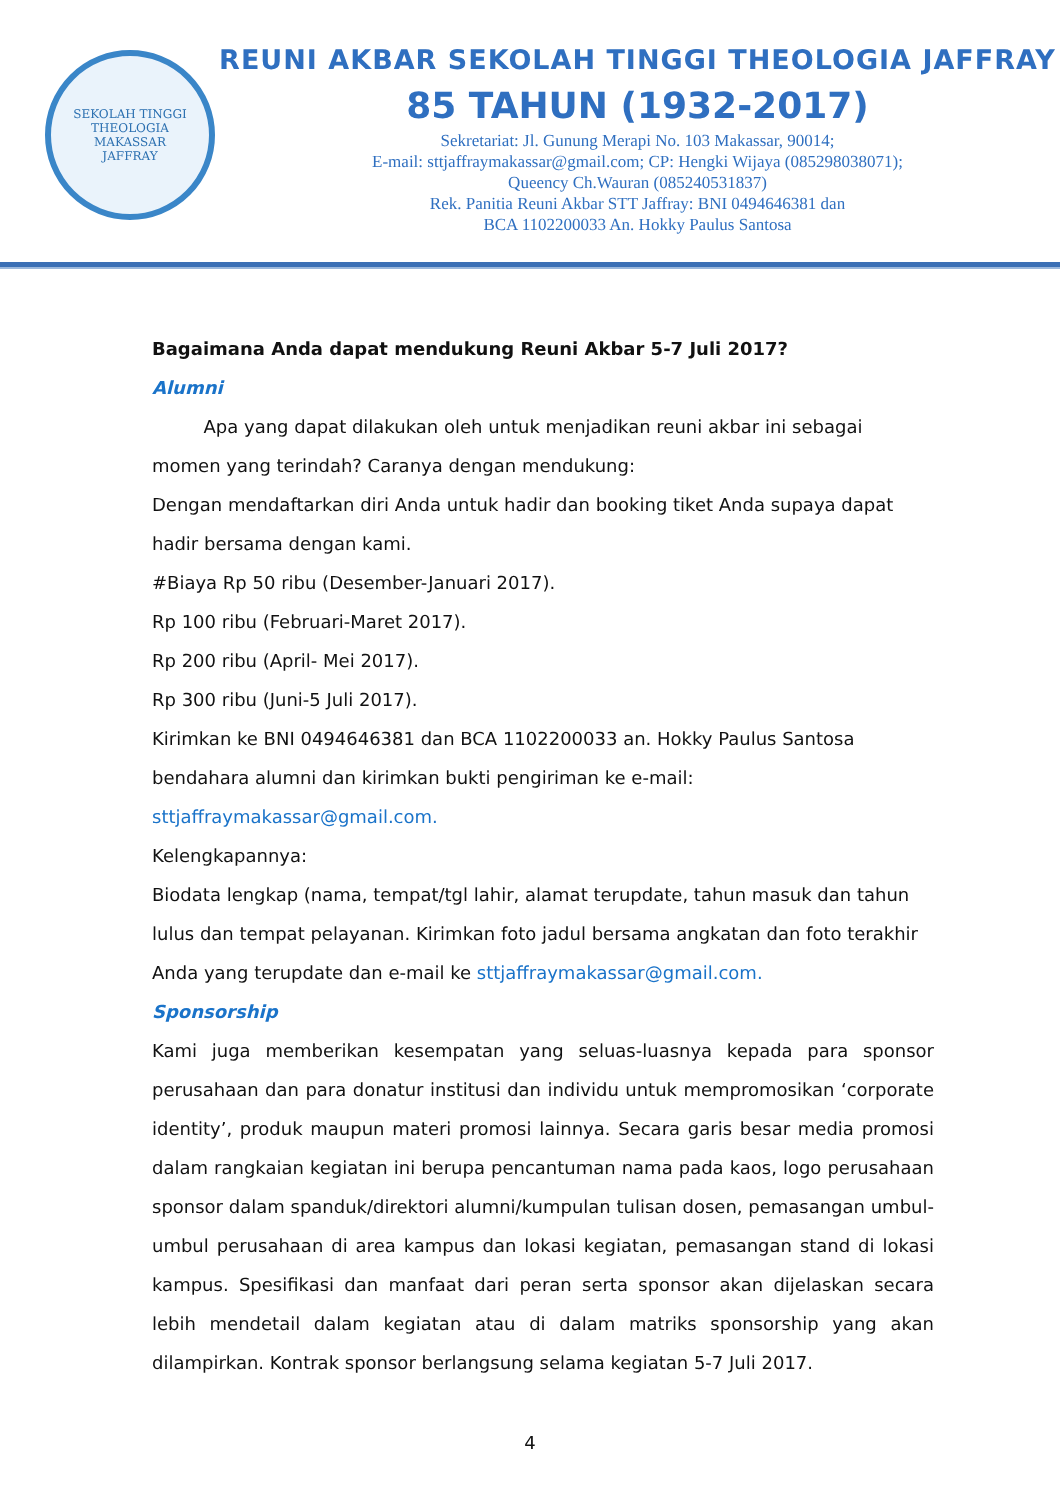SEKOLAH TINGGI THEOLOGIA
MAKASSAR
JAFFRAY
REUNI AKBAR SEKOLAH TINGGI THEOLOGIA JAFFRAY
85 TAHUN (1932-2017)
Sekretariat: Jl. Gunung Merapi No. 103 Makassar, 90014;
E-mail: sttjaffraymakassar@gmail.com; CP: Hengki Wijaya (085298038071);
Queency Ch.Wauran (085240531837)
Rek. Panitia Reuni Akbar STT Jaffray: BNI 0494646381 dan
BCA 1102200033 An. Hokky Paulus Santosa
Bagaimana Anda dapat mendukung Reuni Akbar 5-7 Juli 2017?
Alumni
Apa yang dapat dilakukan oleh untuk menjadikan reuni akbar ini sebagai momen yang terindah? Caranya dengan mendukung:
Dengan mendaftarkan diri Anda untuk hadir dan booking tiket Anda supaya dapat hadir bersama dengan kami.
#Biaya Rp 50 ribu (Desember-Januari 2017).
Rp 100 ribu (Februari-Maret 2017).
Rp 200 ribu (April- Mei 2017).
Rp 300 ribu (Juni-5 Juli 2017).
Kirimkan ke BNI 0494646381 dan BCA 1102200033 an. Hokky Paulus Santosa bendahara alumni dan kirimkan bukti pengiriman ke e-mail: sttjaffraymakassar@gmail.com.
Kelengkapannya:
Biodata lengkap (nama, tempat/tgl lahir, alamat terupdate, tahun masuk dan tahun lulus dan tempat pelayanan. Kirimkan foto jadul bersama angkatan dan foto terakhir Anda yang terupdate dan e-mail ke sttjaffraymakassar@gmail.com.
Sponsorship
Kami juga memberikan kesempatan yang seluas-luasnya kepada para sponsor perusahaan dan para donatur institusi dan individu untuk mempromosikan ‘corporate identity’, produk maupun materi promosi lainnya. Secara garis besar media promosi dalam rangkaian kegiatan ini berupa pencantuman nama pada kaos, logo perusahaan sponsor dalam spanduk/direktori alumni/kumpulan tulisan dosen, pemasangan umbul-umbul perusahaan di area kampus dan lokasi kegiatan, pemasangan stand di lokasi kampus. Spesifikasi dan manfaat dari peran serta sponsor akan dijelaskan secara lebih mendetail dalam kegiatan atau di dalam matriks sponsorship yang akan dilampirkan. Kontrak sponsor berlangsung selama kegiatan 5-7 Juli 2017.
4